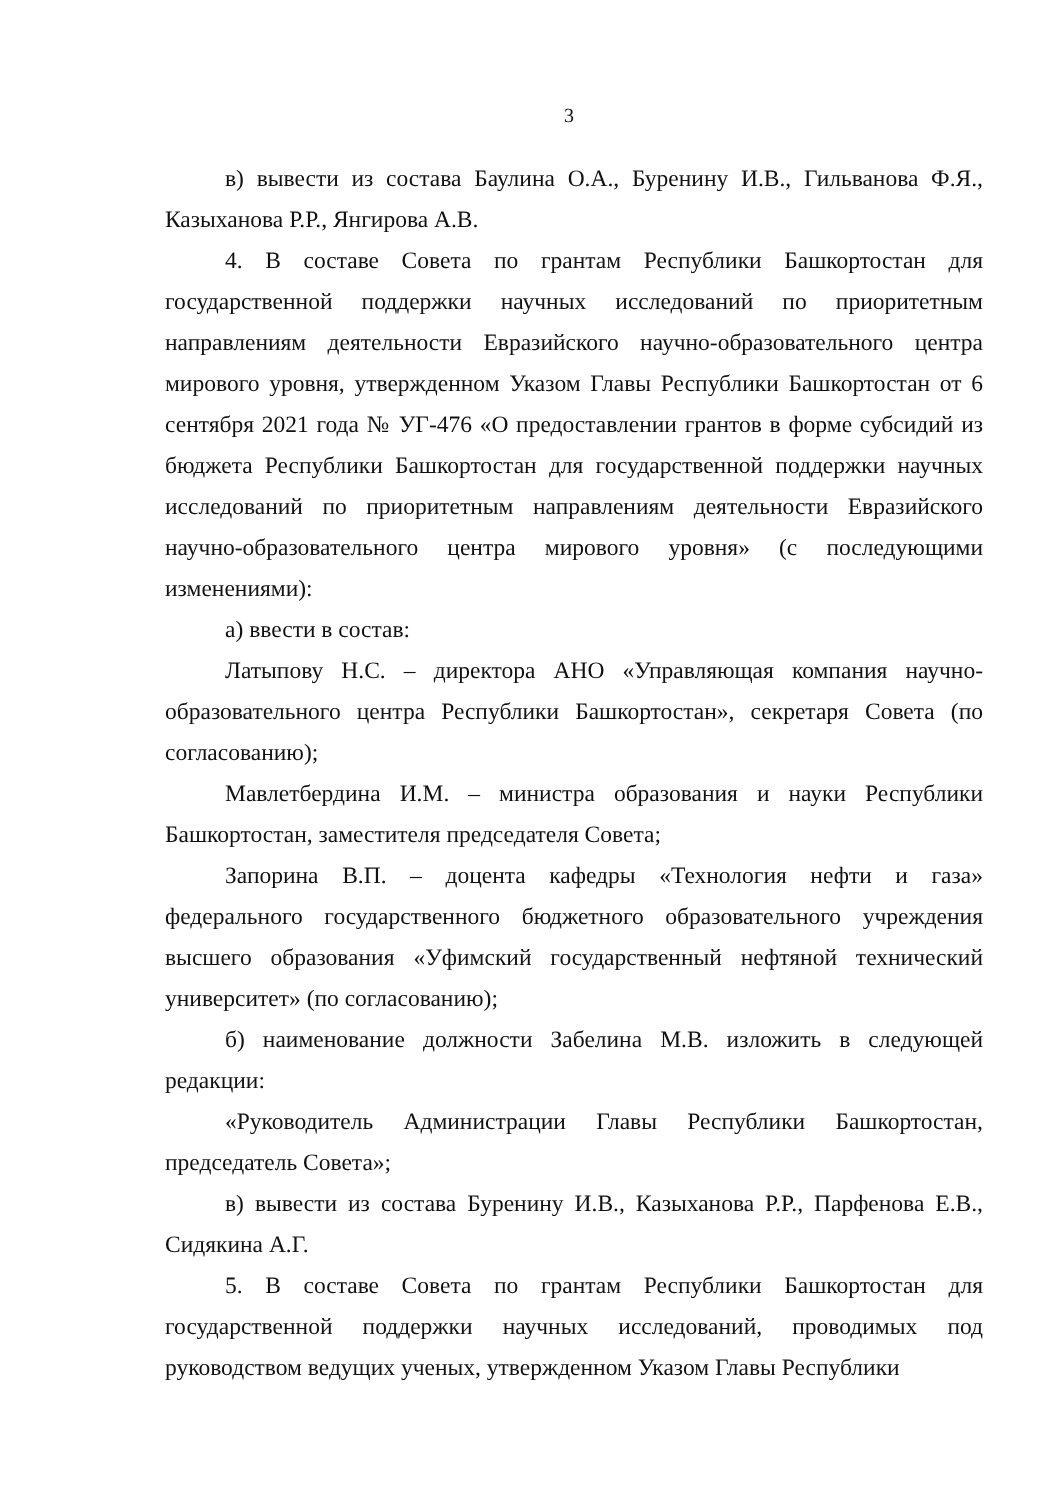3
в) вывести из состава Баулина О.А., Буренину И.В., Гильванова Ф.Я., Казыханова Р.Р., Янгирова А.В.
4. В составе Совета по грантам Республики Башкортостан для государственной поддержки научных исследований по приоритетным направлениям деятельности Евразийского научно-образовательного центра мирового уровня, утвержденном Указом Главы Республики Башкортостан от 6 сентября 2021 года № УГ-476 «О предоставлении грантов в форме субсидий из бюджета Республики Башкортостан для государственной поддержки научных исследований по приоритетным направлениям деятельности Евразийского научно-образовательного центра мирового уровня» (с последующими изменениями):
а) ввести в состав:
Латыпову Н.С. – директора АНО «Управляющая компания научно-образовательного центра Республики Башкортостан», секретаря Совета (по согласованию);
Мавлетбердина И.М. – министра образования и науки Республики Башкортостан, заместителя председателя Совета;
Запорина В.П. – доцента кафедры «Технология нефти и газа» федерального государственного бюджетного образовательного учреждения высшего образования «Уфимский государственный нефтяной технический университет» (по согласованию);
б) наименование должности Забелина М.В. изложить в следующей редакции:
«Руководитель Администрации Главы Республики Башкортостан, председатель Совета»;
в) вывести из состава Буренину И.В., Казыханова Р.Р., Парфенова Е.В., Сидякина А.Г.
5. В составе Совета по грантам Республики Башкортостан для государственной поддержки научных исследований, проводимых под руководством ведущих ученых, утвержденном Указом Главы Республики